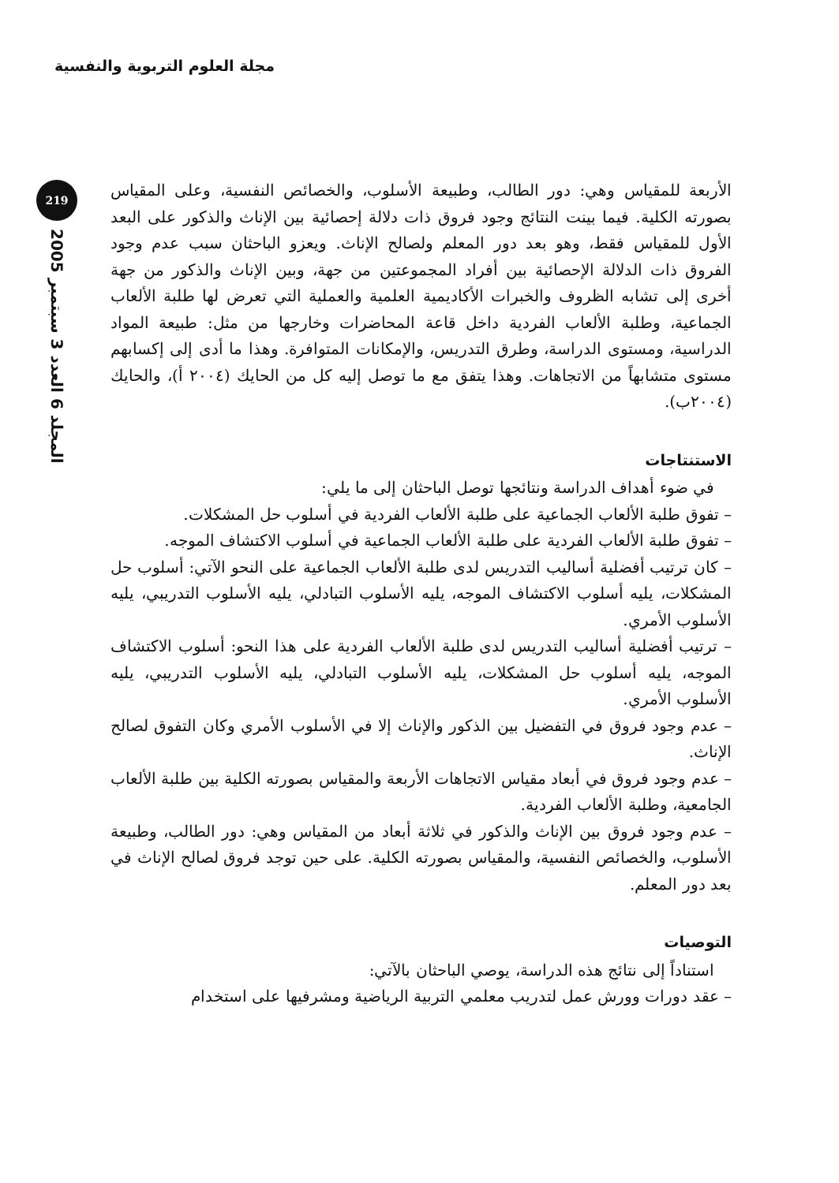مجلة العلوم التربوية والنفسية
219
المجلد 6 العدد 3 سبتمبر 2005
الأربعة للمقياس وهي: دور الطالب، وطبيعة الأسلوب، والخصائص النفسية، وعلى المقياس بصورته الكلية. فيما بينت النتائج وجود فروق ذات دلالة إحصائية بين الإناث والذكور على البعد الأول للمقياس فقط، وهو بعد دور المعلم ولصالح الإناث. ويعزو الباحثان سبب عدم وجود الفروق ذات الدلالة الإحصائية بين أفراد المجموعتين من جهة، وبين الإناث والذكور من جهة أخرى إلى تشابه الظروف والخبرات الأكاديمية العلمية والعملية التي تعرض لها طلبة الألعاب الجماعية، وطلبة الألعاب الفردية داخل قاعة المحاضرات وخارجها من مثل: طبيعة المواد الدراسية، ومستوى الدراسة، وطرق التدريس، والإمكانات المتوافرة. وهذا ما أدى إلى إكسابهم مستوى متشابهاً من الاتجاهات. وهذا يتفق مع ما توصل إليه كل من الحايك (٢٠٠٤ أ)، والحايك (٢٠٠٤ب).
الاستنتاجات
في ضوء أهداف الدراسة ونتائجها توصل الباحثان إلى ما يلي:
– تفوق طلبة الألعاب الجماعية على طلبة الألعاب الفردية في أسلوب حل المشكلات.
– تفوق طلبة الألعاب الفردية على طلبة الألعاب الجماعية في أسلوب الاكتشاف الموجه.
– كان ترتيب أفضلية أساليب التدريس لدى طلبة الألعاب الجماعية على النحو الآتي: أسلوب حل المشكلات، يليه أسلوب الاكتشاف الموجه، يليه الأسلوب التبادلي، يليه الأسلوب التدريبي، يليه الأسلوب الأمري.
– ترتيب أفضلية أساليب التدريس لدى طلبة الألعاب الفردية على هذا النحو: أسلوب الاكتشاف الموجه، يليه أسلوب حل المشكلات، يليه الأسلوب التبادلي، يليه الأسلوب التدريبي، يليه الأسلوب الأمري.
– عدم وجود فروق في التفضيل بين الذكور والإناث إلا في الأسلوب الأمري وكان التفوق لصالح الإناث.
– عدم وجود فروق في أبعاد مقياس الاتجاهات الأربعة والمقياس بصورته الكلية بين طلبة الألعاب الجامعية، وطلبة الألعاب الفردية.
– عدم وجود فروق بين الإناث والذكور في ثلاثة أبعاد من المقياس وهي: دور الطالب، وطبيعة الأسلوب، والخصائص النفسية، والمقياس بصورته الكلية. على حين توجد فروق لصالح الإناث في بعد دور المعلم.
التوصيات
استناداً إلى نتائج هذه الدراسة، يوصي الباحثان بالآتي:
– عقد دورات وورش عمل لتدريب معلمي التربية الرياضية ومشرفيها على استخدام